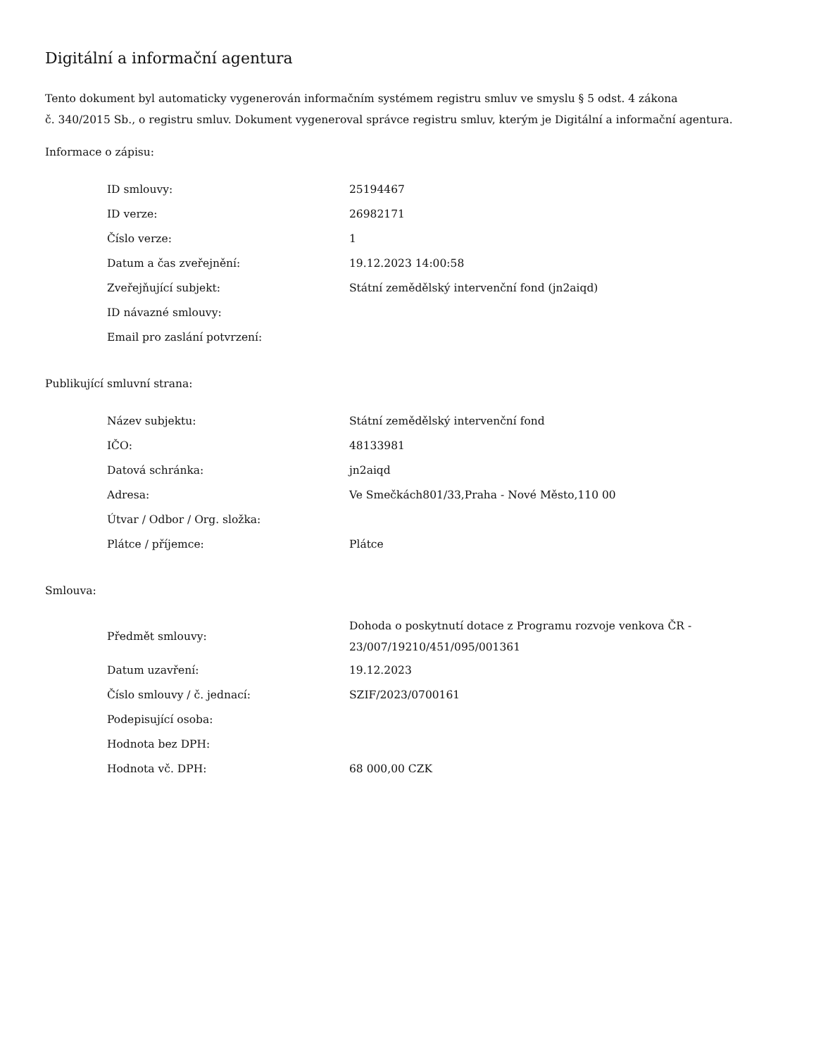Digitální a informační agentura
Tento dokument byl automaticky vygenerován informačním systémem registru smluv ve smyslu § 5 odst. 4 zákona
č. 340/2015 Sb., o registru smluv. Dokument vygeneroval správce registru smluv, kterým je Digitální a informační agentura.
Informace o zápisu:
| ID smlouvy: | 25194467 |
| ID verze: | 26982171 |
| Číslo verze: | 1 |
| Datum a čas zveřejnění: | 19.12.2023 14:00:58 |
| Zveřejňující subjekt: | Státní zemědělský intervenční fond (jn2aiqd) |
| ID návazné smlouvy: | |
| Email pro zaslání potvrzení: | |
Publikující smluvní strana:
| Název subjektu: | Státní zemědělský intervenční fond |
| IČO: | 48133981 |
| Datová schránka: | jn2aiqd |
| Adresa: | Ve Smečkách801/33,Praha - Nové Město,110 00 |
| Útvar / Odbor / Org. složka: | |
| Plátce / příjemce: | Plátce |
Smlouva:
| Předmět smlouvy: | Dohoda o poskytnutí dotace z Programu rozvoje venkova ČR - 23/007/19210/451/095/001361 |
| Datum uzavření: | 19.12.2023 |
| Číslo smlouvy / č. jednací: | SZIF/2023/0700161 |
| Podepisující osoba: | |
| Hodnota bez DPH: | |
| Hodnota vč. DPH: | 68 000,00 CZK |